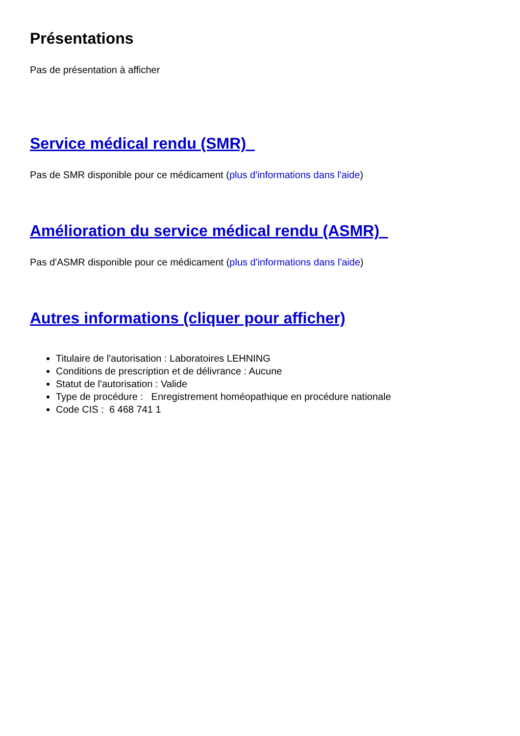Présentations
Pas de présentation à afficher
Service médical rendu (SMR)
Pas de SMR disponible pour ce médicament (plus d'informations dans l'aide)
Amélioration du service médical rendu (ASMR)
Pas d'ASMR disponible pour ce médicament (plus d'informations dans l'aide)
Autres informations (cliquer pour afficher)
Titulaire de l'autorisation : Laboratoires LEHNING
Conditions de prescription et de délivrance : Aucune
Statut de l'autorisation : Valide
Type de procédure : Enregistrement homéopathique en procédure nationale
Code CIS : 6 468 741 1